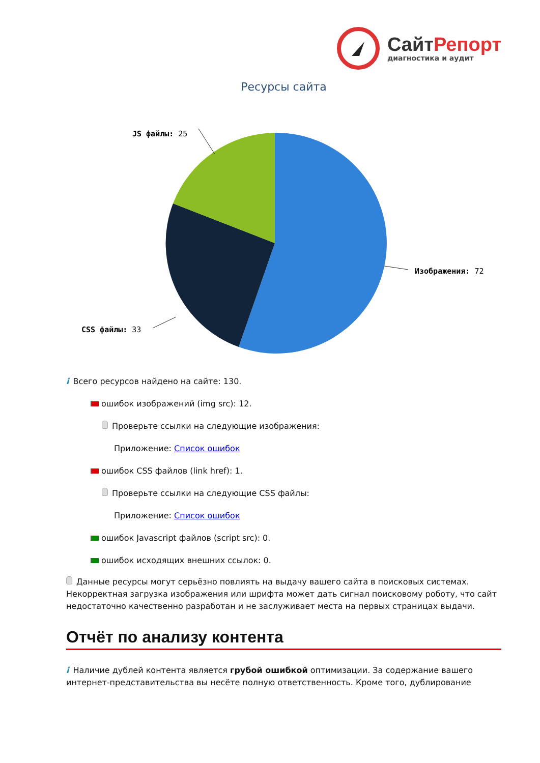СайтРепорт
диагностика и аудит
Ресурсы сайта
Изображения: 72
CSS файлы: 33
JS файлы: 25
i Всего ресурсов найдено на сайте: 130.
ошибок изображений (img src): 12.
Проверьте ссылки на следующие изображения:
Приложение: Список ошибок
ошибок CSS файлов (link href): 1.
Проверьте ссылки на следующие CSS файлы:
Приложение: Список ошибок
ошибок Javascript файлов (script src): 0.
ошибок исходящих внешних ссылок: 0.
Данные ресурсы могут серьёзно повлиять на выдачу вашего сайта в поисковых системах. Некорректная загрузка изображения или шрифта может дать сигнал поисковому роботу, что сайт недостаточно качественно разработан и не заслуживает места на первых страницах выдачи.
Отчёт по анализу контента
i Наличие дублей контента является грубой ошибкой оптимизации. За содержание вашего интернет-представительства вы несёте полную ответственность. Кроме того, дублирование